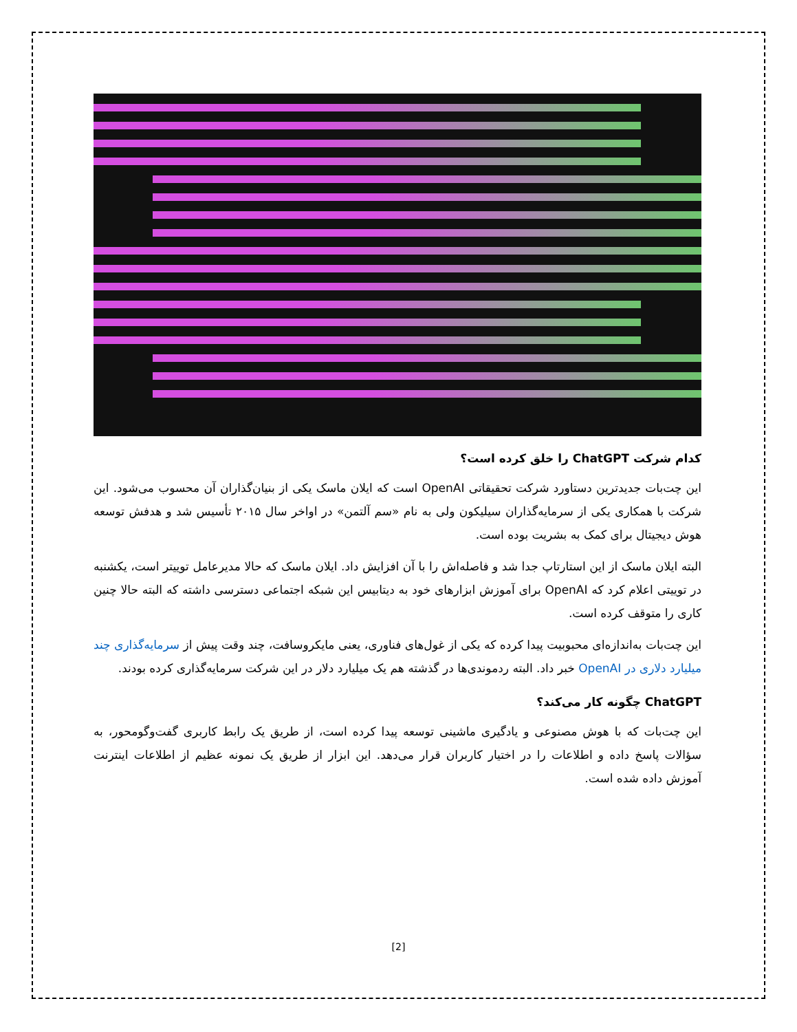کدام شرکت ChatGPT را خلق کرده است؟
این چت‌بات جدیدترین دستاورد شرکت تحقیقاتی OpenAI است که ایلان ماسک یکی از بنیان‌گذاران آن محسوب می‌شود. این شرکت با همکاری یکی از سرمایه‌گذاران سیلیکون ولی به نام «سم آلتمن» در اواخر سال ۲۰۱۵ تأسیس شد و هدفش توسعه هوش دیجیتال برای کمک به بشریت بوده است.
البته ایلان ماسک از این استارتاپ جدا شد و فاصله‌اش را با آن افزایش داد. ایلان ماسک که حالا مدیرعامل توییتر است، یکشنبه در توییتی اعلام کرد که OpenAI برای آموزش ابزارهای خود به دیتابیس این شبکه اجتماعی دسترسی داشته که البته حالا چنین کاری را متوقف کرده است.
این چت‌بات به‌اندازه‌ای محبوبیت پیدا کرده که یکی از غول‌های فناوری، یعنی مایکروسافت، چند وقت پیش از سرمایه‌گذاری چند میلیارد دلاری در OpenAI خبر داد. البته ردموندی‌ها در گذشته هم یک میلیارد دلار در این شرکت سرمایه‌گذاری کرده بودند.
ChatGPT چگونه کار می‌کند؟
این چت‌بات که با هوش مصنوعی و یادگیری ماشینی توسعه پیدا کرده است، از طریق یک رابط کاربری گفت‌وگومحور، به سؤالات پاسخ داده و اطلاعات را در اختیار کاربران قرار می‌دهد. این ابزار از طریق یک نمونه عظیم از اطلاعات اینترنت آموزش داده شده است.
[2]